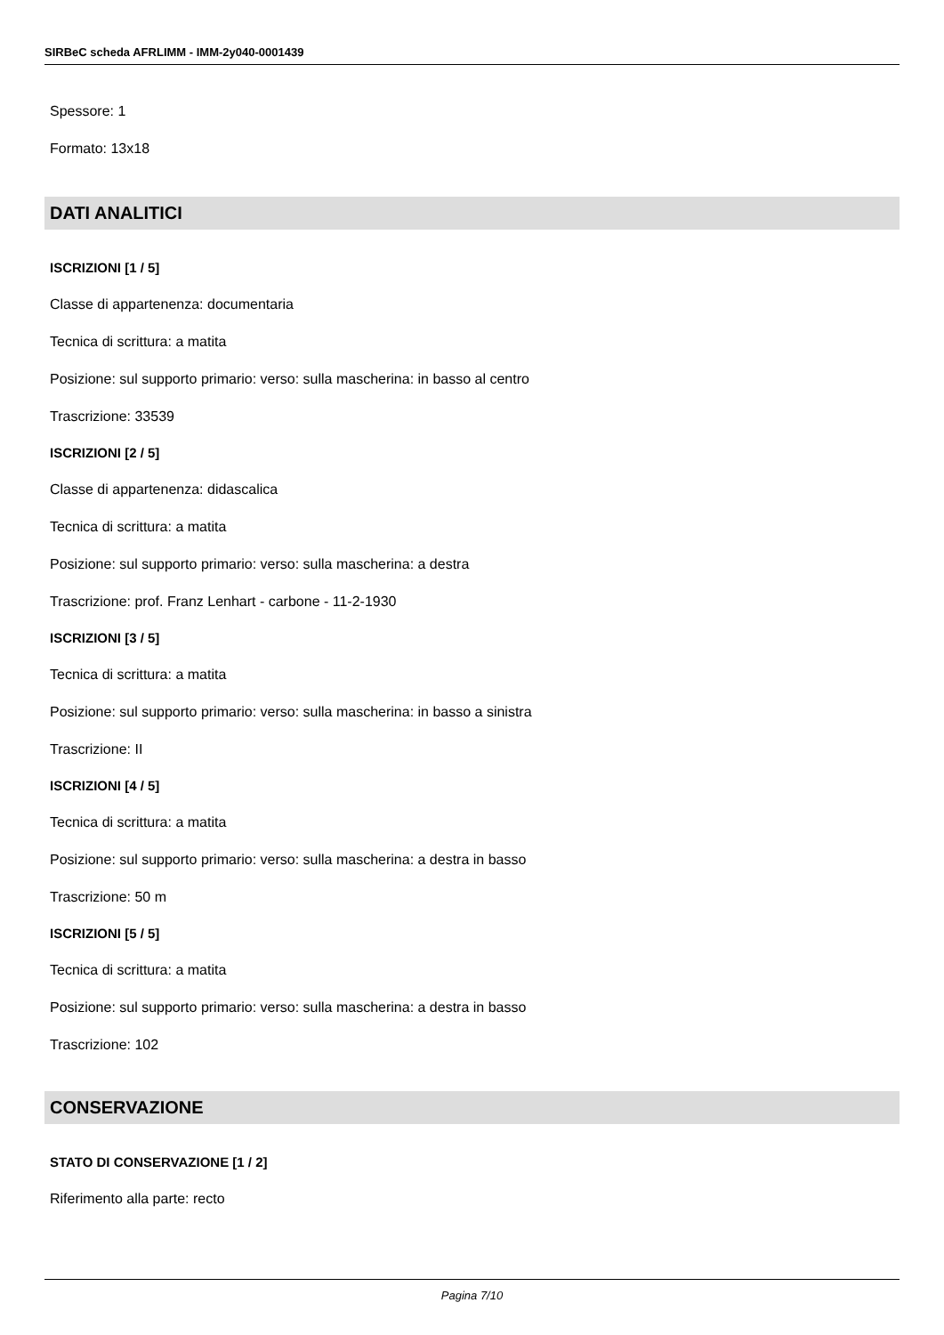SIRBeC scheda AFRLIMM - IMM-2y040-0001439
Spessore: 1
Formato: 13x18
DATI ANALITICI
ISCRIZIONI [1 / 5]
Classe di appartenenza: documentaria
Tecnica di scrittura: a matita
Posizione: sul supporto primario: verso: sulla mascherina: in basso al centro
Trascrizione: 33539
ISCRIZIONI [2 / 5]
Classe di appartenenza: didascalica
Tecnica di scrittura: a matita
Posizione: sul supporto primario: verso: sulla mascherina: a destra
Trascrizione: prof. Franz Lenhart - carbone - 11-2-1930
ISCRIZIONI [3 / 5]
Tecnica di scrittura: a matita
Posizione: sul supporto primario: verso: sulla mascherina: in basso a sinistra
Trascrizione: II
ISCRIZIONI [4 / 5]
Tecnica di scrittura: a matita
Posizione: sul supporto primario: verso: sulla mascherina: a destra in basso
Trascrizione: 50 m
ISCRIZIONI [5 / 5]
Tecnica di scrittura: a matita
Posizione: sul supporto primario: verso: sulla mascherina: a destra in basso
Trascrizione: 102
CONSERVAZIONE
STATO DI CONSERVAZIONE [1 / 2]
Riferimento alla parte: recto
Pagina 7/10